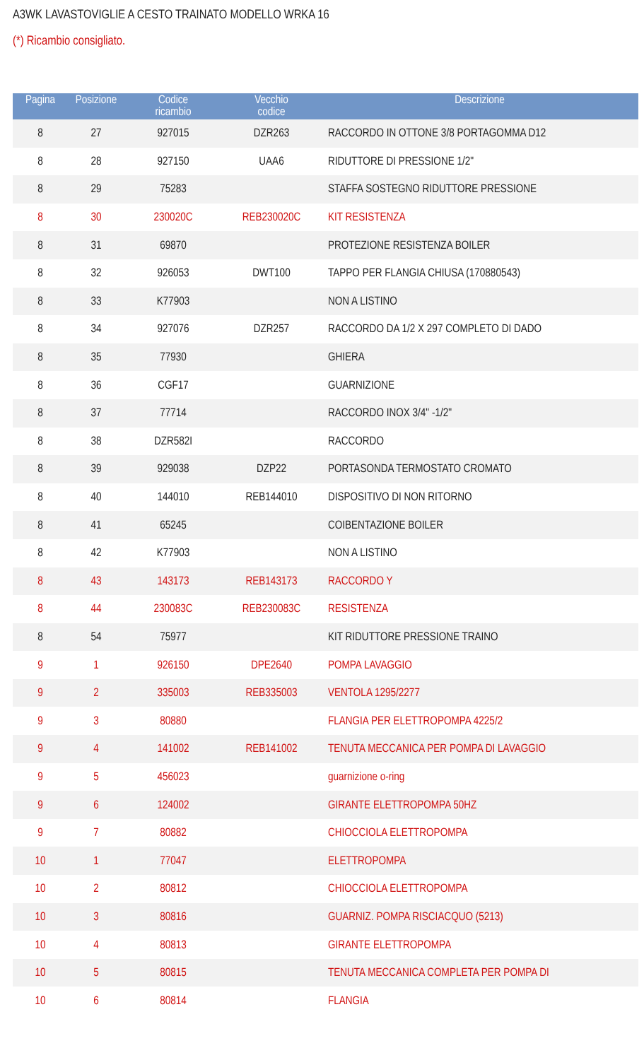A3WK LAVASTOVIGLIE A CESTO TRAINATO MODELLO WRKA 16
(*) Ricambio consigliato.
| Pagina | Posizione | Codice ricambio | Vecchio codice | Descrizione |
| --- | --- | --- | --- | --- |
| 8 | 27 | 927015 | DZR263 | RACCORDO IN OTTONE 3/8 PORTAGOMMA D12 |
| 8 | 28 | 927150 | UAA6 | RIDUTTORE DI PRESSIONE 1/2" |
| 8 | 29 | 75283 | | STAFFA SOSTEGNO RIDUTTORE PRESSIONE |
| 8 | 30 | 230020C | REB230020C | KIT RESISTENZA |
| 8 | 31 | 69870 | | PROTEZIONE RESISTENZA BOILER |
| 8 | 32 | 926053 | DWT100 | TAPPO PER FLANGIA CHIUSA (170880543) |
| 8 | 33 | K77903 | | NON A LISTINO |
| 8 | 34 | 927076 | DZR257 | RACCORDO DA 1/2 X 297 COMPLETO DI DADO |
| 8 | 35 | 77930 | | GHIERA |
| 8 | 36 | CGF17 | | GUARNIZIONE |
| 8 | 37 | 77714 | | RACCORDO INOX 3/4" -1/2" |
| 8 | 38 | DZR582I | | RACCORDO |
| 8 | 39 | 929038 | DZP22 | PORTASONDA TERMOSTATO CROMATO |
| 8 | 40 | 144010 | REB144010 | DISPOSITIVO DI NON RITORNO |
| 8 | 41 | 65245 | | COIBENTAZIONE BOILER |
| 8 | 42 | K77903 | | NON A LISTINO |
| 8 | 43 | 143173 | REB143173 | RACCORDO Y |
| 8 | 44 | 230083C | REB230083C | RESISTENZA |
| 8 | 54 | 75977 | | KIT RIDUTTORE PRESSIONE TRAINO |
| 9 | 1 | 926150 | DPE2640 | POMPA LAVAGGIO |
| 9 | 2 | 335003 | REB335003 | VENTOLA 1295/2277 |
| 9 | 3 | 80880 | | FLANGIA PER ELETTROPOMPA 4225/2 |
| 9 | 4 | 141002 | REB141002 | TENUTA MECCANICA PER POMPA DI LAVAGGIO |
| 9 | 5 | 456023 | | guarnizione o-ring |
| 9 | 6 | 124002 | | GIRANTE ELETTROPOMPA 50HZ |
| 9 | 7 | 80882 | | CHIOCCIOLA ELETTROPOMPA |
| 10 | 1 | 77047 | | ELETTROPOMPA |
| 10 | 2 | 80812 | | CHIOCCIOLA ELETTROPOMPA |
| 10 | 3 | 80816 | | GUARNIZ. POMPA RISCIACQUO (5213) |
| 10 | 4 | 80813 | | GIRANTE ELETTROPOMPA |
| 10 | 5 | 80815 | | TENUTA MECCANICA COMPLETA PER POMPA DI |
| 10 | 6 | 80814 | | FLANGIA |